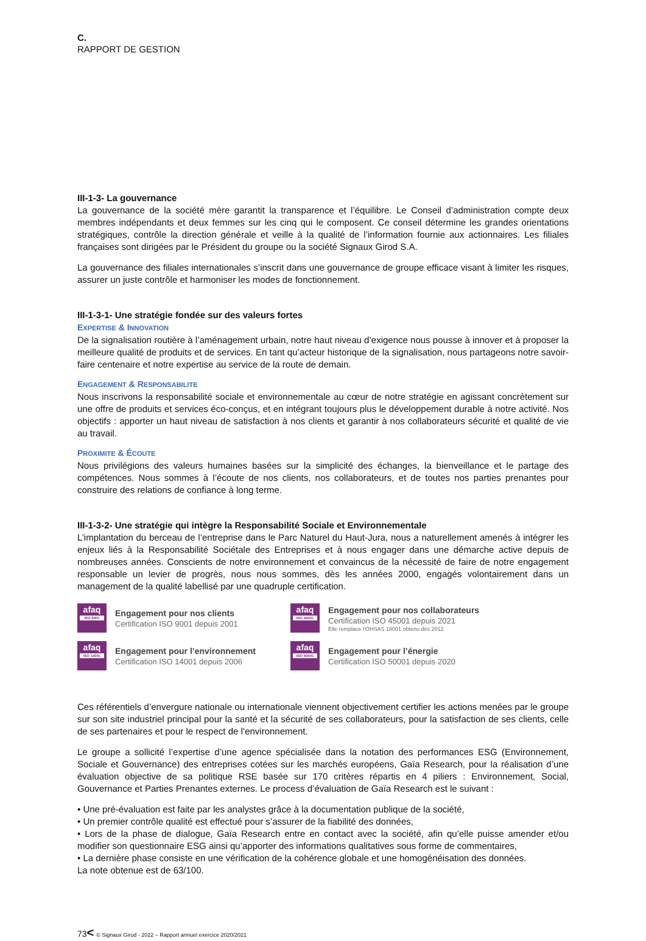C.
RAPPORT DE GESTION
III-1-3- La gouvernance
La gouvernance de la société mère garantit la transparence et l’équilibre. Le Conseil d’administration compte deux membres indépendants et deux femmes sur les cinq qui le composent. Ce conseil détermine les grandes orientations stratégiques, contrôle la direction générale et veille à la qualité de l’information fournie aux actionnaires. Les filiales françaises sont dirigées par le Président du groupe ou la société Signaux Girod S.A.
La gouvernance des filiales internationales s’inscrit dans une gouvernance de groupe efficace visant à limiter les risques, assurer un juste contrôle et harmoniser les modes de fonctionnement.
III-1-3-1- Une stratégie fondée sur des valeurs fortes
EXPERTISE & INNOVATION
De la signalisation routière à l’aménagement urbain, notre haut niveau d’exigence nous pousse à innover et à proposer la meilleure qualité de produits et de services. En tant qu’acteur historique de la signalisation, nous partageons notre savoir-faire centenaire et notre expertise au service de la route de demain.
ENGAGEMENT & RESPONSABILITE
Nous inscrivons la responsabilité sociale et environnementale au cœur de notre stratégie en agissant concrètement sur une offre de produits et services éco-conçus, et en intégrant toujours plus le développement durable à notre activité. Nos objectifs : apporter un haut niveau de satisfaction à nos clients et garantir à nos collaborateurs sécurité et qualité de vie au travail.
PROXIMITE & ÉCOUTE
Nous privilégions des valeurs humaines basées sur la simplicité des échanges, la bienveillance et le partage des compétences. Nous sommes à l’écoute de nos clients, nos collaborateurs, et de toutes nos parties prenantes pour construire des relations de confiance à long terme.
III-1-3-2- Une stratégie qui intègre la Responsabilité Sociale et Environnementale
L’implantation du berceau de l’entreprise dans le Parc Naturel du Haut-Jura, nous a naturellement amenés à intégrer les enjeux liés à la Responsabilité Sociétale des Entreprises et à nous engager dans une démarche active depuis de nombreuses années. Conscients de notre environnement et convaincus de la nécessité de faire de notre engagement responsable un levier de progrès, nous nous sommes, dès les années 2000, engagés volontairement dans un management de la qualité labellisé par une quadruple certification.
afaq
ISO 9001
Engagement pour nos clients
Certification ISO 9001 depuis 2001
afaq
ISO 45001
Engagement pour nos collaborateurs
Certification ISO 45001 depuis 2021
Elle remplace l’OHSAS 18001 obtenu dès 2012
afaq
ISO 14001
Engagement pour l’environnement
Certification ISO 14001 depuis 2006
afaq
ISO 50001
Engagement pour l’énergie
Certification ISO 50001 depuis 2020
Ces référentiels d’envergure nationale ou internationale viennent objectivement certifier les actions menées par le groupe sur son site industriel principal pour la santé et la sécurité de ses collaborateurs, pour la satisfaction de ses clients, celle de ses partenaires et pour le respect de l’environnement.
Le groupe a sollicité l’expertise d’une agence spécialisée dans la notation des performances ESG (Environnement, Sociale et Gouvernance) des entreprises cotées sur les marchés européens, Gaïa Research, pour la réalisation d’une évaluation objective de sa politique RSE basée sur 170 critères répartis en 4 piliers : Environnement, Social, Gouvernance et Parties Prenantes externes. Le process d’évaluation de Gaïa Research est le suivant :
• Une pré-évaluation est faite par les analystes grâce à la documentation publique de la société,
• Un premier contrôle qualité est effectué pour s’assurer de la fiabilité des données,
• Lors de la phase de dialogue, Gaïa Research entre en contact avec la société, afin qu’elle puisse amender et/ou modifier son questionnaire ESG ainsi qu’apporter des informations qualitatives sous forme de commentaires,
• La dernière phase consiste en une vérification de la cohérence globale et une homogénéisation des données.
La note obtenue est de 63/100.
73< © Signaux Girod - 2022 – Rapport annuel exercice 2020/2021